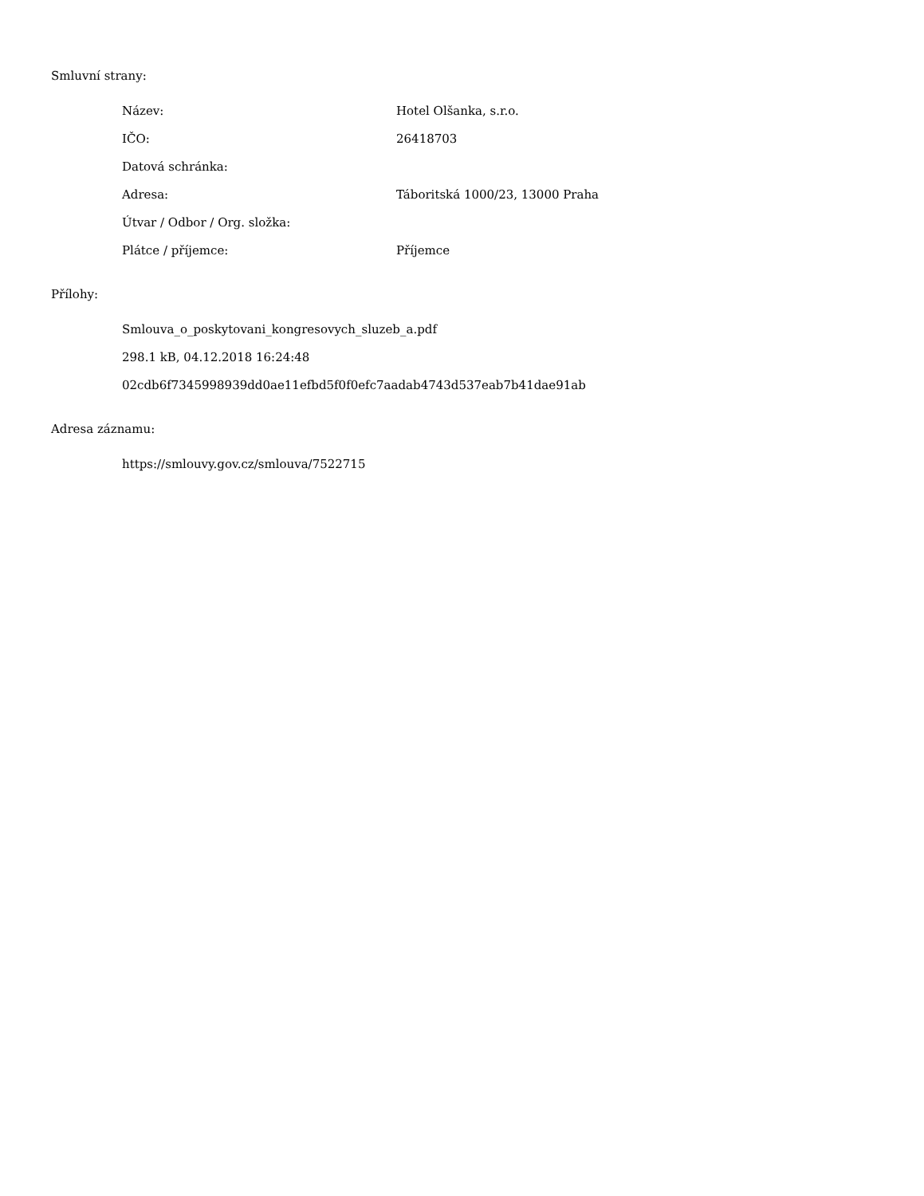Smluvní strany:
| Název: | Hotel Olšanka, s.r.o. |
| IČO: | 26418703 |
| Datová schránka: | |
| Adresa: | Táboritská 1000/23, 13000 Praha |
| Útvar / Odbor / Org. složka: | |
| Plátce / příjemce: | Příjemce |
Přílohy:
Smlouva_o_poskytovani_kongresovych_sluzeb_a.pdf
298.1 kB, 04.12.2018 16:24:48
02cdb6f7345998939dd0ae11efbd5f0f0efc7aadab4743d537eab7b41dae91ab
Adresa záznamu:
https://smlouvy.gov.cz/smlouva/7522715